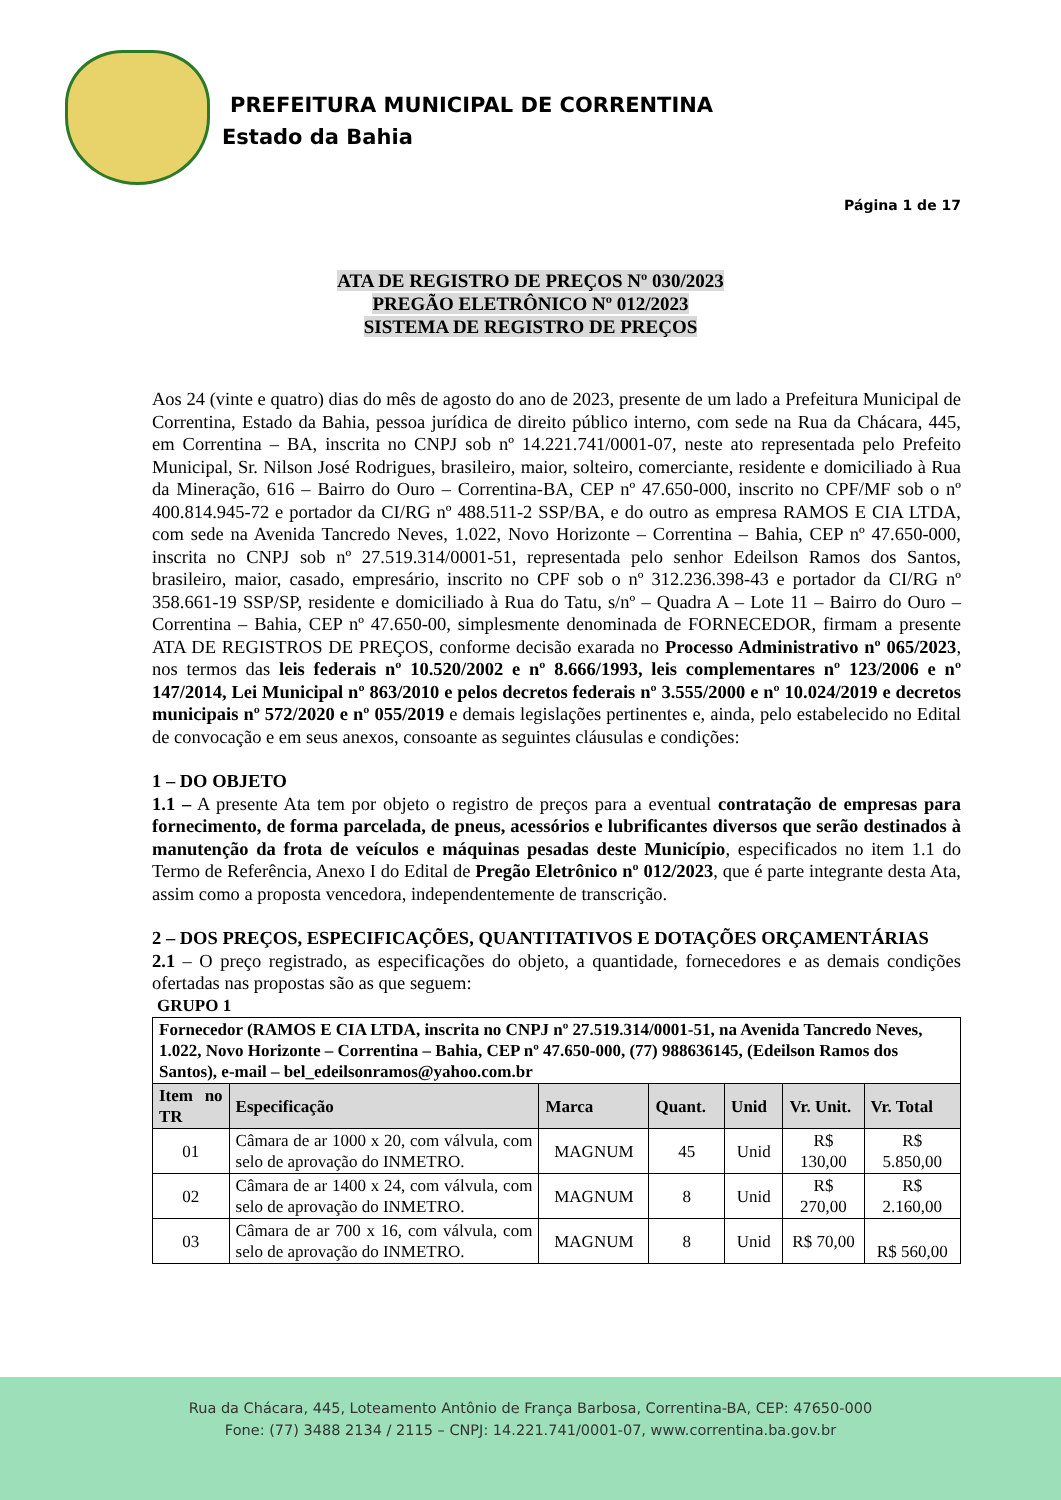PREFEITURA MUNICIPAL DE CORRENTINA
Estado da Bahia
Página 1 de 17
ATA DE REGISTRO DE PREÇOS Nº 030/2023
PREGÃO ELETRÔNICO Nº 012/2023
SISTEMA DE REGISTRO DE PREÇOS
Aos 24 (vinte e quatro) dias do mês de agosto do ano de 2023, presente de um lado a Prefeitura Municipal de Correntina, Estado da Bahia, pessoa jurídica de direito público interno, com sede na Rua da Chácara, 445, em Correntina – BA, inscrita no CNPJ sob nº 14.221.741/0001-07, neste ato representada pelo Prefeito Municipal, Sr. Nilson José Rodrigues, brasileiro, maior, solteiro, comerciante, residente e domiciliado à Rua da Mineração, 616 – Bairro do Ouro – Correntina-BA, CEP nº 47.650-000, inscrito no CPF/MF sob o nº 400.814.945-72 e portador da CI/RG nº 488.511-2 SSP/BA, e do outro as empresa RAMOS E CIA LTDA, com sede na Avenida Tancredo Neves, 1.022, Novo Horizonte – Correntina – Bahia, CEP nº 47.650-000, inscrita no CNPJ sob nº 27.519.314/0001-51, representada pelo senhor Edeilson Ramos dos Santos, brasileiro, maior, casado, empresário, inscrito no CPF sob o nº 312.236.398-43 e portador da CI/RG nº 358.661-19 SSP/SP, residente e domiciliado à Rua do Tatu, s/nº – Quadra A – Lote 11 – Bairro do Ouro – Correntina – Bahia, CEP nº 47.650-00, simplesmente denominada de FORNECEDOR, firmam a presente ATA DE REGISTROS DE PREÇOS, conforme decisão exarada no Processo Administrativo nº 065/2023, nos termos das leis federais nº 10.520/2002 e nº 8.666/1993, leis complementares nº 123/2006 e nº 147/2014, Lei Municipal nº 863/2010 e pelos decretos federais nº 3.555/2000 e nº 10.024/2019 e decretos municipais nº 572/2020 e nº 055/2019 e demais legislações pertinentes e, ainda, pelo estabelecido no Edital de convocação e em seus anexos, consoante as seguintes cláusulas e condições:
1 – DO OBJETO
1.1 – A presente Ata tem por objeto o registro de preços para a eventual contratação de empresas para fornecimento, de forma parcelada, de pneus, acessórios e lubrificantes diversos que serão destinados à manutenção da frota de veículos e máquinas pesadas deste Município, especificados no item 1.1 do Termo de Referência, Anexo I do Edital de Pregão Eletrônico nº 012/2023, que é parte integrante desta Ata, assim como a proposta vencedora, independentemente de transcrição.
2 – DOS PREÇOS, ESPECIFICAÇÕES, QUANTITATIVOS E DOTAÇÕES ORÇAMENTÁRIAS
2.1 – O preço registrado, as especificações do objeto, a quantidade, fornecedores e as demais condições ofertadas nas propostas são as que seguem:
GRUPO 1
| Fornecedor (RAMOS E CIA LTDA, inscrita no CNPJ nº 27.519.314/0001-51, na Avenida Tancredo Neves, 1.022, Novo Horizonte – Correntina – Bahia, CEP nº 47.650-000, (77) 988636145, (Edeilson Ramos dos Santos), e-mail – bel_edeilsonramos@yahoo.com.br | | | | | | |
| Item no TR | Especificação | Marca | Quant. | Unid | Vr. Unit. | Vr. Total |
| 01 | Câmara de ar 1000 x 20, com válvula, com selo de aprovação do INMETRO. | MAGNUM | 45 | Unid | R$ 130,00 | R$ 5.850,00 |
| 02 | Câmara de ar 1400 x 24, com válvula, com selo de aprovação do INMETRO. | MAGNUM | 8 | Unid | R$ 270,00 | R$ 2.160,00 |
| 03 | Câmara de ar 700 x 16, com válvula, com selo de aprovação do INMETRO. | MAGNUM | 8 | Unid | R$ 70,00 | R$ 560,00 |
Rua da Chácara, 445, Loteamento Antônio de França Barbosa, Correntina-BA, CEP: 47650-000
Fone: (77) 3488 2134 / 2115 – CNPJ: 14.221.741/0001-07, www.correntina.ba.gov.br